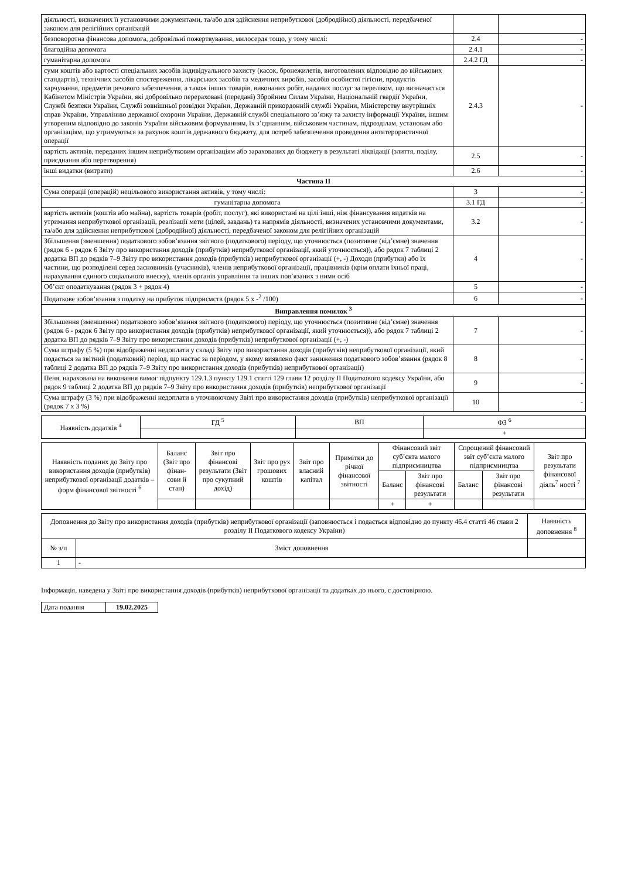| діяльності, визначених її установчими документами, та/або для здійснення неприбуткової (добродійної) діяльності, передбаченої законом для релігійних організацій | | |
| безповоротна фінансова допомога, добровільні пожертвування, милосердя тощо, у тому числі: | 2.4 | - |
| благодійна допомога | 2.4.1 | - |
| гуманітарна допомога | 2.4.2 ГД | - |
| суми коштів або вартості спеціальних засобів індивідуального захисту (касок, бронежилетів, виготовлених відповідно до військових стандартів), технічних засобів спостереження, лікарських засобів та медичних виробів, засобів особистої гігієни, продуктів харчування, предметів речового забезпечення, а також інших товарів, виконаних робіт, наданих послуг за переліком, що визначається Кабінетом Міністрів України, які добровільно перераховані (передані) Збройним Силам України, Національній гвардії України, Службі безпеки України, Службі зовнішньої розвідки України, Державній прикордонній службі України, Міністерству внутрішніх справ України, Управлінню державної охорони України, Державній службі спеціального зв’язку та захисту інформації України, іншим утвореним відповідно до законів України військовим формуванням, їх з’єднанням, військовим частинам, підрозділам, установам або організаціям, що утримуються за рахунок коштів державного бюджету, для потреб забезпечення проведення антитерористичної операції | 2.4.3 | - |
| вартість активів, переданих іншим неприбутковим організаціям або зарахованих до бюджету в результаті ліквідації (злиття, поділу, приєднання або перетворення) | 2.5 | - |
| інші видатки (витрати) | 2.6 | - |
| Частина ІІ | | |
| Сума операції (операцій) нецільового використання активів, у тому числі: | 3 | - |
| гуманітарна допомога | 3.1 ГД | - |
| вартість активів (коштів або майна), вартість товарів (робіт, послуг), які використані на цілі інші, ніж фінансування видатків на утримання неприбуткової організації, реалізації мети (цілей, завдань) та напрямів діяльності, визначених установчими документами, та/або для здійснення неприбуткової (добродійної) діяльності, передбаченої законом для релігійних організацій | 3.2 | - |
| Збільшення (зменшення) податкового зобов’язання звітного (податкового) періоду, що уточнюється (позитивне (від’ємне) значення (рядок 6 - рядок 6 Звіту про використання доходів (прибутків) неприбуткової організації, який уточнюється)), або рядок 7 таблиці 2 додатка ВП до рядків 7–9 Звіту про використання доходів (прибутків) неприбуткової організації (+, -) Доходи (прибутки) або їх частини, що розподілені серед засновників (учасників), членів неприбуткової організації, працівників (крім оплати їхньої праці, нарахування єдиного соціального внеску), членів органів управління та інших пов’язаних з ними осіб | 4 | - |
| Об’єкт оподаткування (рядок 3 + рядок 4) | 5 | - |
| Податкове зобов’язання з податку на прибуток підприємств (рядок 5 х -<sup>2</sup> /100) | 6 | - |
| Виправлення помилок <sup>3</sup> | | |
| Збільшення (зменшення) податкового зобов’язання звітного (податкового) періоду, що уточнюється (позитивне (від’ємне) значення (рядок 6 - рядок 6 Звіту про використання доходів (прибутків) неприбуткової організації, який уточнюється)), або рядок 7 таблиці 2 додатка ВП до рядків 7–9 Звіту про використання доходів (прибутків) неприбуткової організації (+, -) | 7 | - |
| Сума штрафу (5 %) при відображенні недоплати у складі Звіту про використання доходів (прибутків) неприбуткової організації, який подається за звітний (податковий) період, що настає за періодом, у якому виявлено факт заниження податкового зобов’язання (рядок 8 таблиці 2 додатка ВП до рядків 7–9 Звіту про використання доходів (прибутків) неприбуткової організації) | 8 | - |
| Пеня, нарахована на виконання вимог підпункту 129.1.3 пункту 129.1 статті 129 глави 12 розділу ІІ Податкового кодексу України, або рядок 9 таблиці 2 додатка ВП до рядків 7–9 Звіту про використання доходів (прибутків) неприбуткової організації | 9 | - |
| Сума штрафу (3 %) при відображенні недоплати в уточнюючому Звіті про використання доходів (прибутків) неприбуткової організації (рядок 7 х 3 %) | 10 | - |
| Наявність додатків <sup>4</sup> | ГД <sup>5</sup> | ВП | ФЗ <sup>6</sup> |
| | | | + |
| Наявність поданих до Звіту про використання доходів (прибутків) неприбуткової організації додатків – форм фінансової звітності <sup>6</sup> | Баланс (Звіт про фінан-сови й стан) | Звіт про фінансові результати (Звіт про сукупний дохід) | Звіт про рух грошових коштів | Звіт про власний капітал | Примітки до річної фінансової звітності | Фінансовий звіт суб’єкта малого підприємництва | | Спрощений фінансовий звіт суб’єкта малого підприємництва | | Звіт про результати фінансової діяль<sup>7</sup> ності <sup>7</sup> |
| | | | | | | Баланс | Звіт про фінансові результати | Баланс | Звіт про фінансові результати | |
| | | | | | | + | + | | | |
| Доповнення до Звіту про використання доходів (прибутків) неприбуткової організації (заповнюється і подається відповідно до пункту 46.4 статті 46 глави 2 розділу ІІ Податкового кодексу України) | | Наявність доповнення <sup>8</sup> |
| № з/п | Зміст доповнення | |
| 1 | - | |
Інформація, наведена у Звіті про використання доходів (прибутків) неприбуткової організації та додатках до нього, є достовірною.
| Дата подання | 19.02.2025 |